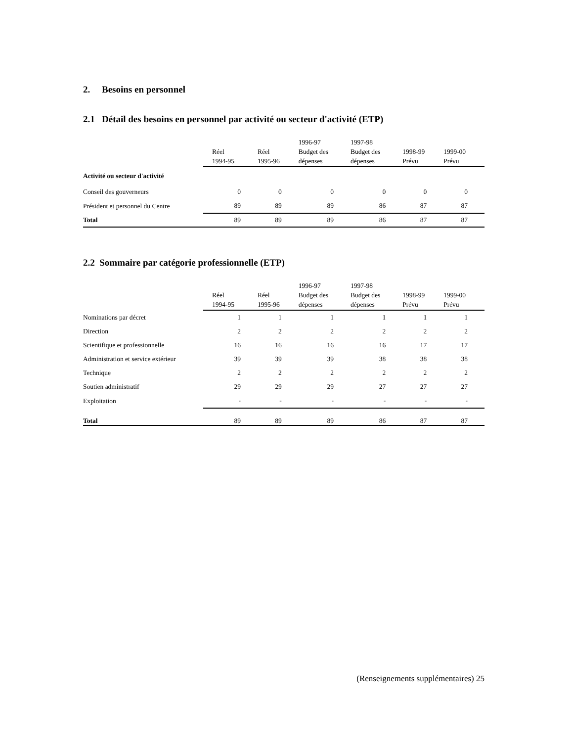2. Besoins en personnel
2.1 Détail des besoins en personnel par activité ou secteur d'activité (ETP)
| | Réel 1994-95 | Réel 1995-96 | 1996-97 Budget des dépenses | 1997-98 Budget des dépenses | 1998-99 Prévu | 1999-00 Prévu |
| --- | --- | --- | --- | --- | --- | --- |
| Activité ou secteur d'activité | | | | | | |
| Conseil des gouverneurs | 0 | 0 | 0 | 0 | 0 | 0 |
| Président et personnel du Centre | 89 | 89 | 89 | 86 | 87 | 87 |
| Total | 89 | 89 | 89 | 86 | 87 | 87 |
2.2 Sommaire par catégorie professionnelle (ETP)
| | Réel 1994-95 | Réel 1995-96 | 1996-97 Budget des dépenses | 1997-98 Budget des dépenses | 1998-99 Prévu | 1999-00 Prévu |
| --- | --- | --- | --- | --- | --- | --- |
| Nominations par décret | 1 | 1 | 1 | 1 | 1 | 1 |
| Direction | 2 | 2 | 2 | 2 | 2 | 2 |
| Scientifique et professionnelle | 16 | 16 | 16 | 16 | 17 | 17 |
| Administration et service extérieur | 39 | 39 | 39 | 38 | 38 | 38 |
| Technique | 2 | 2 | 2 | 2 | 2 | 2 |
| Soutien administratif | 29 | 29 | 29 | 27 | 27 | 27 |
| Exploitation | - | - | - | - | - | - |
| Total | 89 | 89 | 89 | 86 | 87 | 87 |
(Renseignements supplémentaires) 25